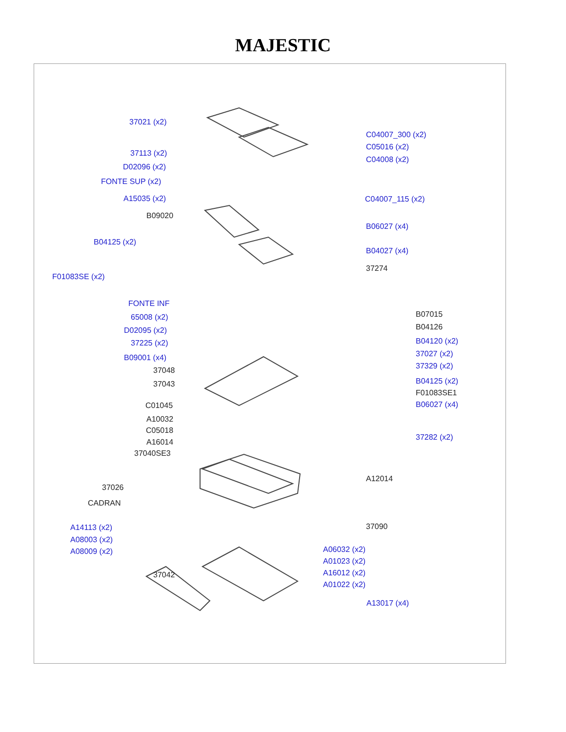MAJESTIC
37021 (x2)
37113 (x2)
D02096 (x2)
FONTE SUP (x2)
A15035 (x2)
B09020
B04125 (x2)
F01083SE (x2)
FONTE INF
65008 (x2)
D02095 (x2)
37225 (x2)
B09001 (x4)
37048
37043
C01045
A10032
C05018
A16014
37040SE3
37026
CADRAN
A14113 (x2)
A08003 (x2)
A08009 (x2)
37042
C04007_300 (x2)
C05016 (x2)
C04008 (x2)
C04007_115 (x2)
B06027 (x4)
B04027 (x4)
37274
B07015
B04126
B04120 (x2)
37027 (x2)
37329 (x2)
B04125 (x2)
F01083SE1
B06027 (x4)
37282 (x2)
A12014
37090
A06032 (x2)
A01023 (x2)
A16012 (x2)
A01022 (x2)
A13017 (x4)